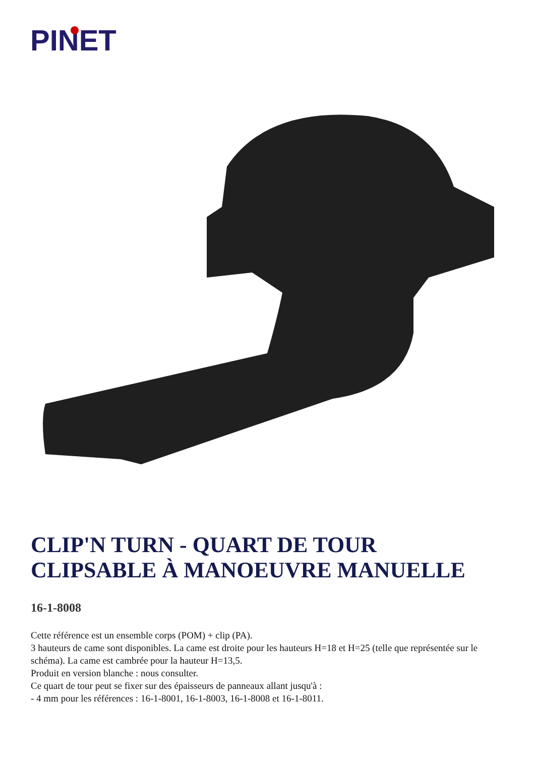PINET
CLIP'N TURN - QUART DE TOUR CLIPSABLE À MANOEUVRE MANUELLE
16-1-8008
Cette référence est un ensemble corps (POM) + clip (PA).
3 hauteurs de came sont disponibles. La came est droite pour les hauteurs H=18 et H=25 (telle que représentée sur le schéma). La came est cambrée pour la hauteur H=13,5.
Produit en version blanche : nous consulter.
Ce quart de tour peut se fixer sur des épaisseurs de panneaux allant jusqu'à :
- 4 mm pour les références : 16-1-8001, 16-1-8003, 16-1-8008 et 16-1-8011.